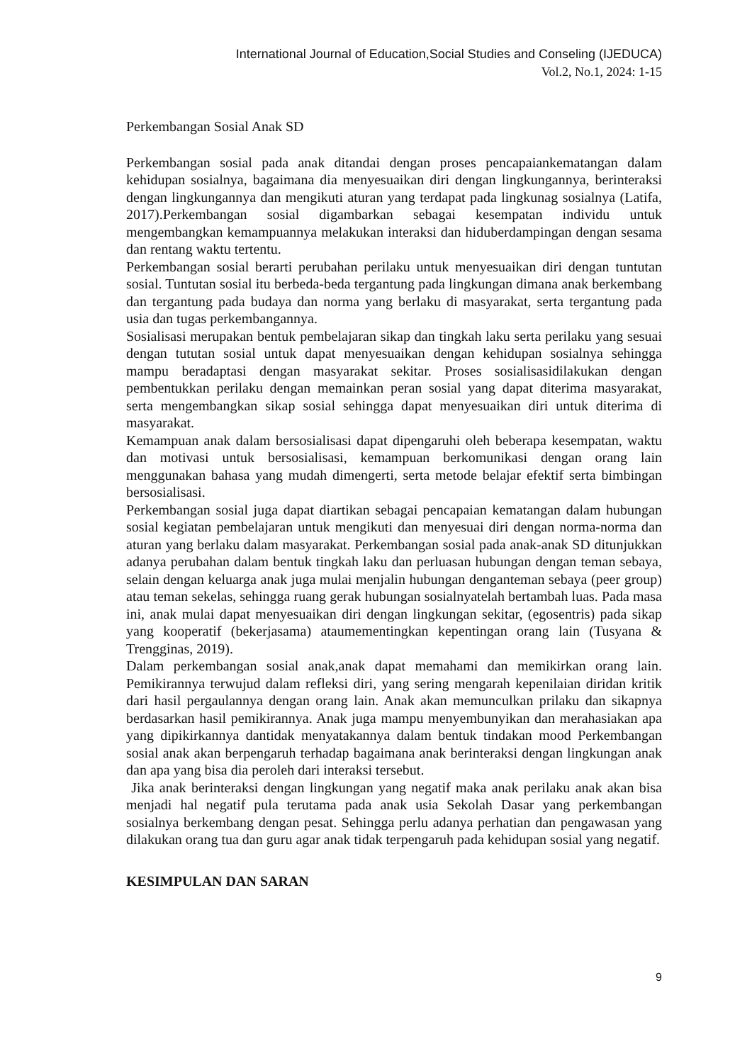International Journal of Education,Social Studies and Conseling (IJEDUCA)
Vol.2, No.1, 2024: 1-15
Perkembangan Sosial Anak SD
Perkembangan sosial pada anak ditandai dengan proses pencapaiankematangan dalam kehidupan sosialnya, bagaimana dia menyesuaikan diri dengan lingkungannya, berinteraksi dengan lingkungannya dan mengikuti aturan yang terdapat pada lingkunag sosialnya (Latifa, 2017).Perkembangan sosial digambarkan sebagai kesempatan individu untuk mengembangkan kemampuannya melakukan interaksi dan hiduberdampingan dengan sesama dan rentang waktu tertentu.
Perkembangan sosial berarti perubahan perilaku untuk menyesuaikan diri dengan tuntutan sosial. Tuntutan sosial itu berbeda-beda tergantung pada lingkungan dimana anak berkembang dan tergantung pada budaya dan norma yang berlaku di masyarakat, serta tergantung pada usia dan tugas perkembangannya.
Sosialisasi merupakan bentuk pembelajaran sikap dan tingkah laku serta perilaku yang sesuai dengan tututan sosial untuk dapat menyesuaikan dengan kehidupan sosialnya sehingga mampu beradaptasi dengan masyarakat sekitar. Proses sosialisasidilakukan dengan pembentukkan perilaku dengan memainkan peran sosial yang dapat diterima masyarakat, serta mengembangkan sikap sosial sehingga dapat menyesuaikan diri untuk diterima di masyarakat.
Kemampuan anak dalam bersosialisasi dapat dipengaruhi oleh beberapa kesempatan, waktu dan motivasi untuk bersosialisasi, kemampuan berkomunikasi dengan orang lain menggunakan bahasa yang mudah dimengerti, serta metode belajar efektif serta bimbingan bersosialisasi.
Perkembangan sosial juga dapat diartikan sebagai pencapaian kematangan dalam hubungan sosial kegiatan pembelajaran untuk mengikuti dan menyesuai diri dengan norma-norma dan aturan yang berlaku dalam masyarakat. Perkembangan sosial pada anak-anak SD ditunjukkan adanya perubahan dalam bentuk tingkah laku dan perluasan hubungan dengan teman sebaya, selain dengan keluarga anak juga mulai menjalin hubungan denganteman sebaya (peer group) atau teman sekelas, sehingga ruang gerak hubungan sosialnyatelah bertambah luas. Pada masa ini, anak mulai dapat menyesuaikan diri dengan lingkungan sekitar, (egosentris) pada sikap yang kooperatif (bekerjasama) ataumementingkan kepentingan orang lain (Tusyana & Trengginas, 2019).
Dalam perkembangan sosial anak,anak dapat memahami dan memikirkan orang lain. Pemikirannya terwujud dalam refleksi diri, yang sering mengarah kepenilaian diridan kritik dari hasil pergaulannya dengan orang lain. Anak akan memunculkan prilaku dan sikapnya berdasarkan hasil pemikirannya. Anak juga mampu menyembunyikan dan merahasiakan apa yang dipikirkannya dantidak menyatakannya dalam bentuk tindakan mood Perkembangan sosial anak akan berpengaruh terhadap bagaimana anak berinteraksi dengan lingkungan anak dan apa yang bisa dia peroleh dari interaksi tersebut.
Jika anak berinteraksi dengan lingkungan yang negatif maka anak perilaku anak akan bisa menjadi hal negatif pula terutama pada anak usia Sekolah Dasar yang perkembangan sosialnya berkembang dengan pesat. Sehingga perlu adanya perhatian dan pengawasan yang dilakukan orang tua dan guru agar anak tidak terpengaruh pada kehidupan sosial yang negatif.
KESIMPULAN DAN SARAN
9